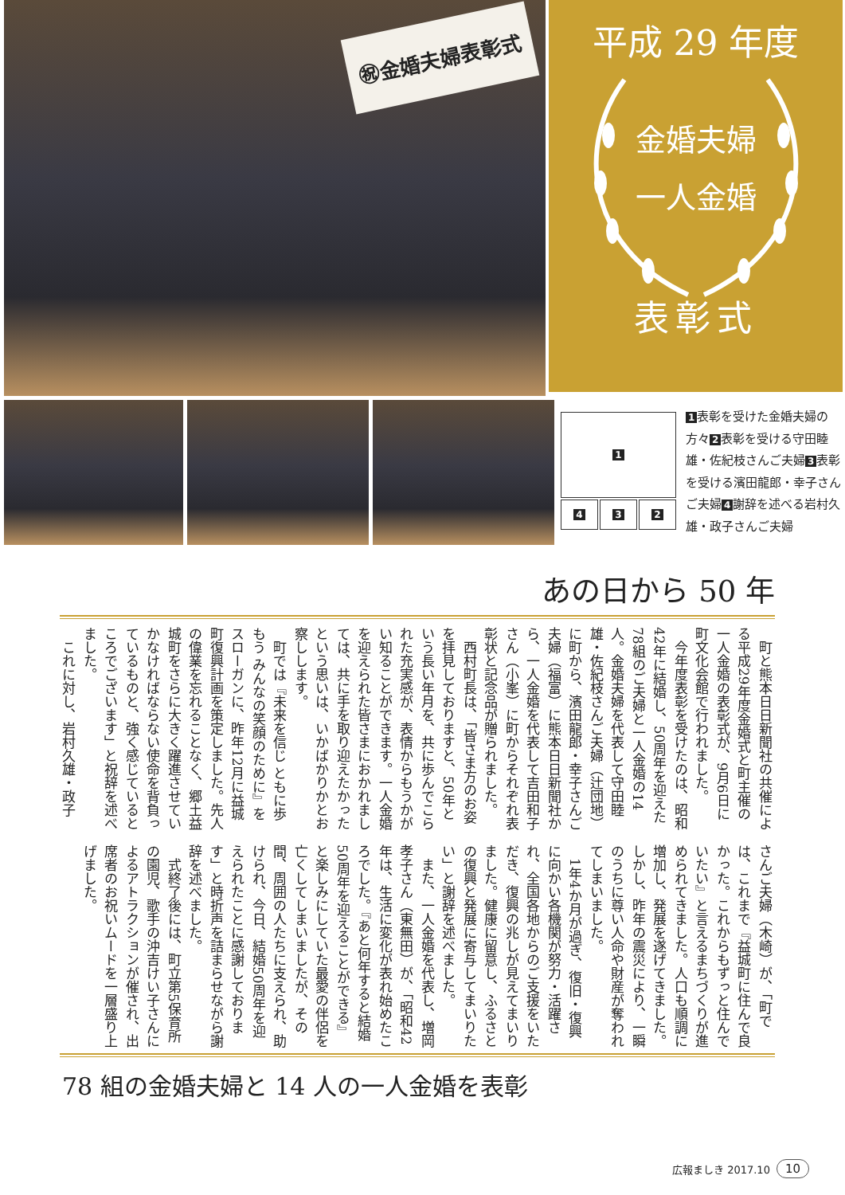㊗金婚夫婦表彰式
平成 29 年度
金婚夫婦
一人金婚
表彰式
1
4 3 2
1 表彰を受けた金婚夫婦の方々 2 表彰を受ける守田睦雄・佐紀枝さんご夫婦 3 表彰を受ける濱田龍郎・幸子さんご夫婦 4 謝辞を述べる岩村久雄・政子さんご夫婦
あの日から 50 年
　町と熊本日日新聞社の共催による平成29年度金婚式と町主催の一人金婚の表彰式が、9月6日に町文化会館で行われました。
　今年度表彰を受けたのは、昭和42年に結婚し、50周年を迎えた78組のご夫婦と一人金婚の14人。金婚夫婦を代表して守田睦雄・佐紀枝さんご夫婦（辻団地）に町から、濱田龍郎・幸子さんご夫婦（福富）に熊本日日新聞社から、一人金婚を代表して吉田和子さん（小峯）に町からそれぞれ表彰状と記念品が贈られました。
　西村町長は、「皆さま方のお姿を拝見しておりますと、50年という長い年月を、共に歩んでこられた充実感が、表情からもうかがい知ることができます。一人金婚を迎えられた皆さまにおかれましては、共に手を取り迎えたかったという思いは、いかばかりかとお察しします。
　町では『未来を信じ ともに歩もう みんなの笑顔のために』をスローガンに、昨年12月に益城町復興計画を策定しました。先人の偉業を忘れることなく、郷土益城町をさらに大きく躍進させていかなければならない使命を背負っているものと、強く感じているところでございます」と祝辞を述べました。
　これに対し、岩村久雄・政子
さんご夫婦（木崎）が、「町では、これまで『益城町に住んで良かった。これからもずっと住んでいたい』と言えるまちづくりが進められてきました。人口も順調に増加し、発展を遂げてきました。しかし、昨年の震災により、一瞬のうちに尊い人命や財産が奪われてしまいました。
　1年4か月が過ぎ、復旧・復興に向かい各機関が努力・活躍され、全国各地からのご支援をいただき、復興の兆しが見えてまいりました。健康に留意し、ふるさとの復興と発展に寄与してまいりたい」と謝辞を述べました。
　また、一人金婚を代表し、増岡孝子さん（東無田）が、「昭和42年は、生活に変化が表れ始めたころでした。『あと何年すると結婚50周年を迎えることができる』と楽しみにしていた最愛の伴侶を亡くしてしまいましたが、その間、周囲の人たちに支えられ、助けられ、今日、結婚50周年を迎えられたことに感謝しております」と時折声を詰まらせながら謝辞を述べました。
　式終了後には、町立第5保育所の園児、歌手の沖吉けい子さんによるアトラクションが催され、出席者のお祝いムードを一層盛り上げました。
78 組の金婚夫婦と 14 人の一人金婚を表彰
広報ましき 2017.10 10